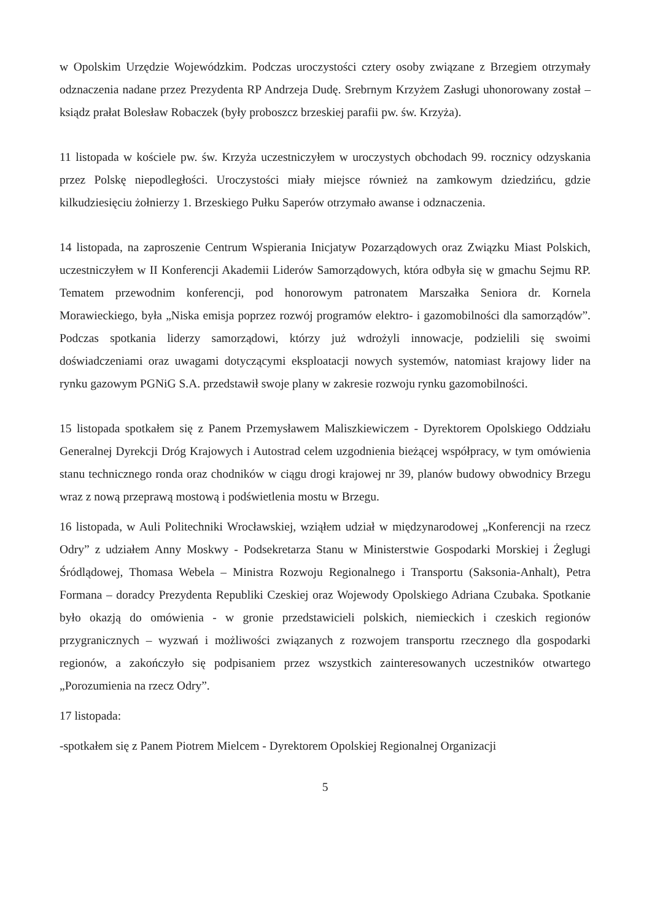w Opolskim Urzędzie Wojewódzkim. Podczas uroczystości cztery osoby związane z Brzegiem otrzymały odznaczenia nadane przez Prezydenta RP Andrzeja Dudę. Srebrnym Krzyżem Zasługi uhonorowany został – ksiądz prałat Bolesław Robaczek (były proboszcz brzeskiej parafii pw. św. Krzyża).
11 listopada w kościele pw. św. Krzyża uczestniczyłem w uroczystych obchodach 99. rocznicy odzyskania przez Polskę niepodległości. Uroczystości miały miejsce również na zamkowym dziedzińcu, gdzie kilkudziesięciu żołnierzy 1. Brzeskiego Pułku Saperów otrzymało awanse i odznaczenia.
14 listopada, na zaproszenie Centrum Wspierania Inicjatyw Pozarządowych oraz Związku Miast Polskich, uczestniczyłem w II Konferencji Akademii Liderów Samorządowych, która odbyła się w gmachu Sejmu RP. Tematem przewodnim konferencji, pod honorowym patronatem Marszałka Seniora dr. Kornela Morawieckiego, była „Niska emisja poprzez rozwój programów elektro- i gazomobilności dla samorządów”. Podczas spotkania liderzy samorządowi, którzy już wdrożyli innowacje, podzielili się swoimi doświadczeniami oraz uwagami dotyczącymi eksploatacji nowych systemów, natomiast krajowy lider na rynku gazowym PGNiG S.A. przedstawił swoje plany w zakresie rozwoju rynku gazomobilności.
15 listopada spotkałem się z Panem Przemysławem Maliszkiewiczem - Dyrektorem Opolskiego Oddziału Generalnej Dyrekcji Dróg Krajowych i Autostrad celem uzgodnienia bieżącej współpracy, w tym omówienia stanu technicznego ronda oraz chodników w ciągu drogi krajowej nr 39, planów budowy obwodnicy Brzegu wraz z nową przeprawą mostową i podświetlenia mostu w Brzegu.
16 listopada, w Auli Politechniki Wrocławskiej, wziąłem udział w międzynarodowej „Konferencji na rzecz Odry” z udziałem Anny Moskwy - Podsekretarza Stanu w Ministerstwie Gospodarki Morskiej i Żeglugi Śródlądowej, Thomasa Webela – Ministra Rozwoju Regionalnego i Transportu (Saksonia-Anhalt), Petra Formana – doradcy Prezydenta Republiki Czeskiej oraz Wojewody Opolskiego Adriana Czubaka. Spotkanie było okazją do omówienia - w gronie przedstawicieli polskich, niemieckich i czeskich regionów przygranicznych – wyzwań i możliwości związanych z rozwojem transportu rzecznego dla gospodarki regionów, a zakończyło się podpisaniem przez wszystkich zainteresowanych uczestników otwartego „Porozumienia na rzecz Odry”.
17 listopada:
-spotkałem się z Panem Piotrem Mielcem - Dyrektorem Opolskiej Regionalnej Organizacji
5